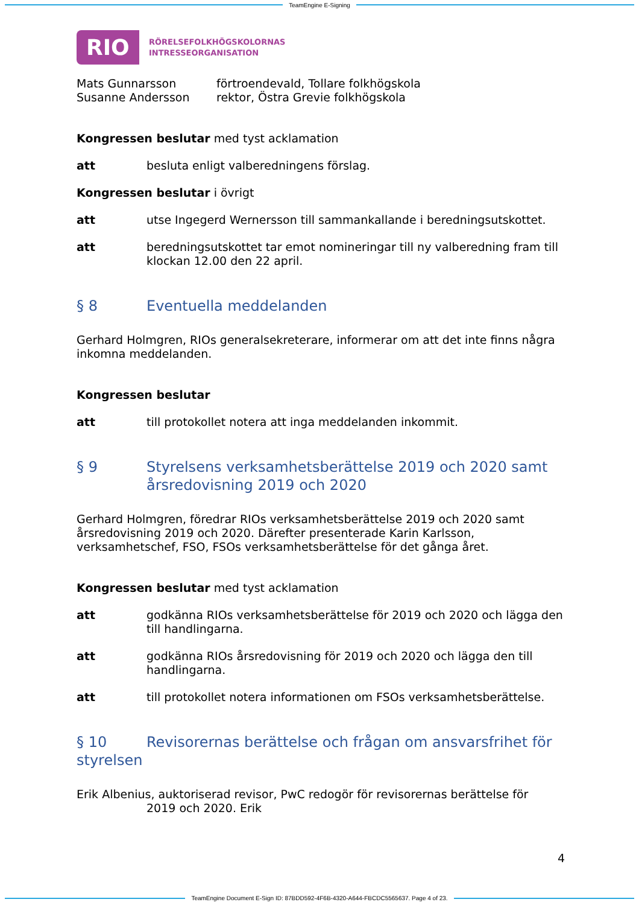TeamEngine E-Signing
RIO
RÖRELSEFOLKHÖGSKOLORNAS
INTRESSEORGANISATION
Mats Gunnarsson förtroendevald, Tollare folkhögskola
Susanne Andersson rektor, Östra Grevie folkhögskola
Kongressen beslutar med tyst acklamation
att besluta enligt valberedningens förslag.
Kongressen beslutar i övrigt
att utse Ingegerd Wernersson till sammankallande i beredningsutskottet.
att beredningsutskottet tar emot nomineringar till ny valberedning fram till klockan 12.00 den 22 april.
§ 8 Eventuella meddelanden
Gerhard Holmgren, RIOs generalsekreterare, informerar om att det inte finns några inkomna meddelanden.
Kongressen beslutar
att till protokollet notera att inga meddelanden inkommit.
§ 9 Styrelsens verksamhetsberättelse 2019 och 2020 samt årsredovisning 2019 och 2020
Gerhard Holmgren, föredrar RIOs verksamhetsberättelse 2019 och 2020 samt årsredovisning 2019 och 2020. Därefter presenterade Karin Karlsson, verksamhetschef, FSO, FSOs verksamhetsberättelse för det gånga året.
Kongressen beslutar med tyst acklamation
att godkänna RIOs verksamhetsberättelse för 2019 och 2020 och lägga den till handlingarna.
att godkänna RIOs årsredovisning för 2019 och 2020 och lägga den till handlingarna.
att till protokollet notera informationen om FSOs verksamhetsberättelse.
§ 10 Revisorernas berättelse och frågan om ansvarsfrihet för styrelsen
Erik Albenius, auktoriserad revisor, PwC redogör för revisorernas berättelse för
2019 och 2020. Erik
4
TeamEngine Document E-Sign ID: 87BDD592-4F6B-4320-A644-FBCDC5565637. Page 4 of 23.